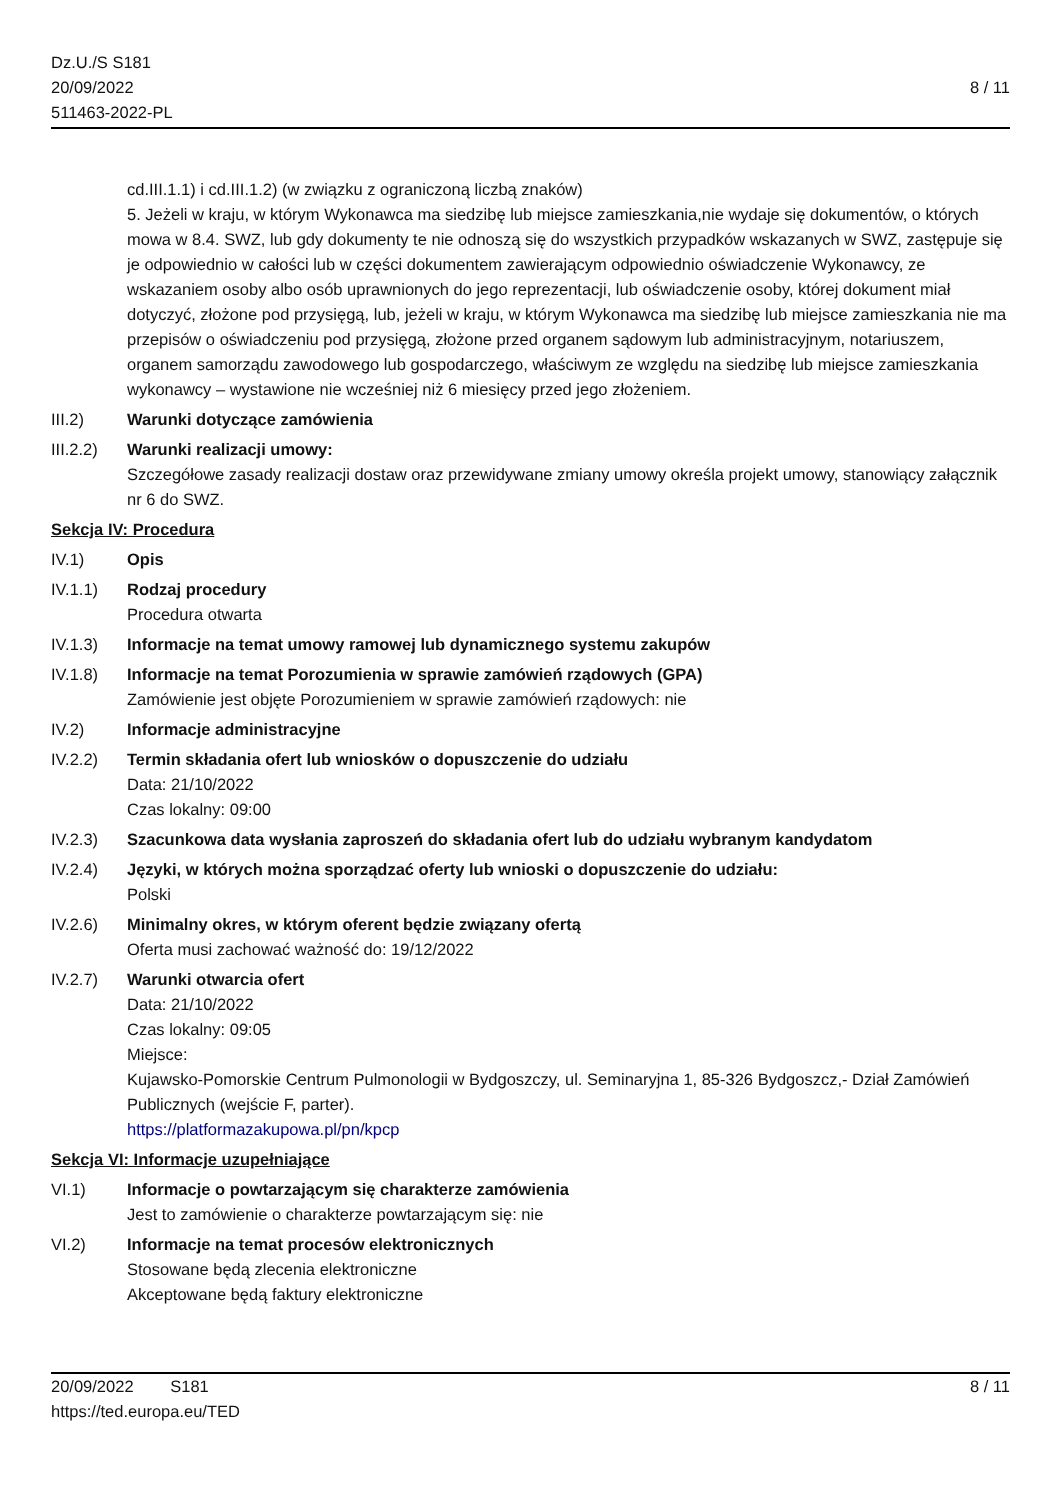Dz.U./S S181
20/09/2022
511463-2022-PL
8 / 11
cd.III.1.1) i cd.III.1.2) (w związku z ograniczoną liczbą znaków)
5. Jeżeli w kraju, w którym Wykonawca ma siedzibę lub miejsce zamieszkania,nie wydaje się dokumentów, o których mowa w 8.4. SWZ, lub gdy dokumenty te nie odnoszą się do wszystkich przypadków wskazanych w SWZ, zastępuje się je odpowiednio w całości lub w części dokumentem zawierającym odpowiednio oświadczenie Wykonawcy, ze wskazaniem osoby albo osób uprawnionych do jego reprezentacji, lub oświadczenie osoby, której dokument miał dotyczyć, złożone pod przysięgą, lub, jeżeli w kraju, w którym Wykonawca ma siedzibę lub miejsce zamieszkania nie ma przepisów o oświadczeniu pod przysięgą, złożone przed organem sądowym lub administracyjnym, notariuszem, organem samorządu zawodowego lub gospodarczego, właściwym ze względu na siedzibę lub miejsce zamieszkania wykonawcy – wystawione nie wcześniej niż 6 miesięcy przed jego złożeniem.
III.2) Warunki dotyczące zamówienia
III.2.2)
Warunki realizacji umowy:
Szczegółowe zasady realizacji dostaw oraz przewidywane zmiany umowy określa projekt umowy, stanowiący załącznik nr 6 do SWZ.
Sekcja IV: Procedura
IV.1) Opis
IV.1.1) Rodzaj procedury
Procedura otwarta
IV.1.3) Informacje na temat umowy ramowej lub dynamicznego systemu zakupów
IV.1.8) Informacje na temat Porozumienia w sprawie zamówień rządowych (GPA)
Zamówienie jest objęte Porozumieniem w sprawie zamówień rządowych: nie
IV.2) Informacje administracyjne
IV.2.2) Termin składania ofert lub wniosków o dopuszczenie do udziału
Data: 21/10/2022
Czas lokalny: 09:00
IV.2.3) Szacunkowa data wysłania zaproszeń do składania ofert lub do udziału wybranym kandydatom
IV.2.4) Języki, w których można sporządzać oferty lub wnioski o dopuszczenie do udziału:
Polski
IV.2.6) Minimalny okres, w którym oferent będzie związany ofertą
Oferta musi zachować ważność do: 19/12/2022
IV.2.7) Warunki otwarcia ofert
Data: 21/10/2022
Czas lokalny: 09:05
Miejsce:
Kujawsko-Pomorskie Centrum Pulmonologii w Bydgoszczy, ul. Seminaryjna 1, 85-326 Bydgoszcz,- Dział Zamówień Publicznych (wejście F, parter).
https://platformazakupowa.pl/pn/kpcp
Sekcja VI: Informacje uzupełniające
VI.1) Informacje o powtarzającym się charakterze zamówienia
Jest to zamówienie o charakterze powtarzającym się: nie
VI.2) Informacje na temat procesów elektronicznych
Stosowane będą zlecenia elektroniczne
Akceptowane będą faktury elektroniczne
20/09/2022 S181 8 / 11
https://ted.europa.eu/TED